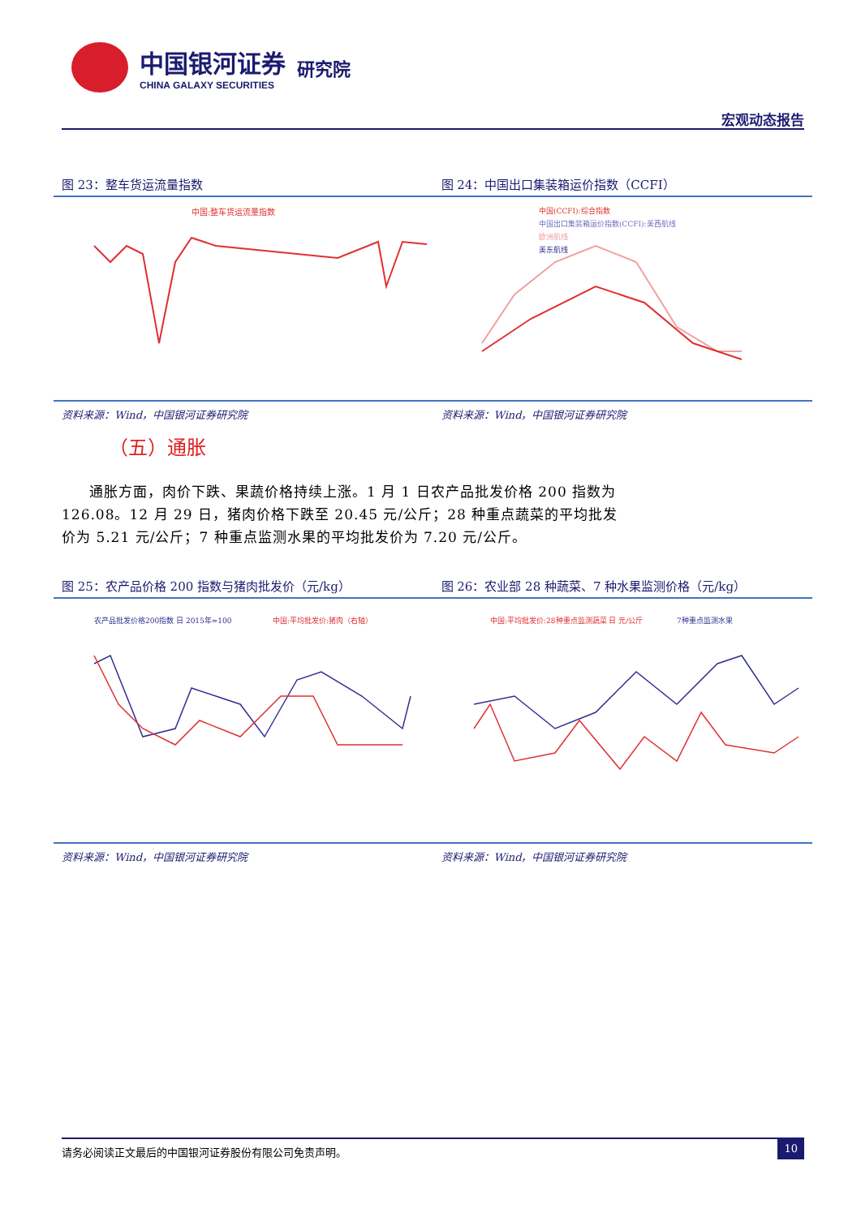中国银河证券
CHINA GALAXY SECURITIES
研究院
宏观动态报告
图 23：整车货运流量指数
中国:整车货运流量指数
资料来源：Wind，中国银河证券研究院
图 24：中国出口集装箱运价指数（CCFI）
中国(CCFI):综合指数
中国出口集装箱运价指数(CCFI):美西航线
欧洲航线
美东航线
资料来源：Wind，中国银河证券研究院
（五）通胀
通胀方面，肉价下跌、果蔬价格持续上涨。1 月 1 日农产品批发价格 200 指数为 126.08。12 月 29 日，猪肉价格下跌至 20.45 元/公斤；28 种重点蔬菜的平均批发价为 5.21 元/公斤；7 种重点监测水果的平均批发价为 7.20 元/公斤。
图 25：农产品价格 200 指数与猪肉批发价（元/kg）
农产品批发价格200指数 日 2015年=100
中国:平均批发价:猪肉（右轴）
资料来源：Wind，中国银河证券研究院
图 26：农业部 28 种蔬菜、7 种水果监测价格（元/kg）
中国:平均批发价:28种重点监测蔬菜 日 元/公斤
7种重点监测水果
资料来源：Wind，中国银河证券研究院
请务必阅读正文最后的中国银河证券股份有限公司免责声明。 10